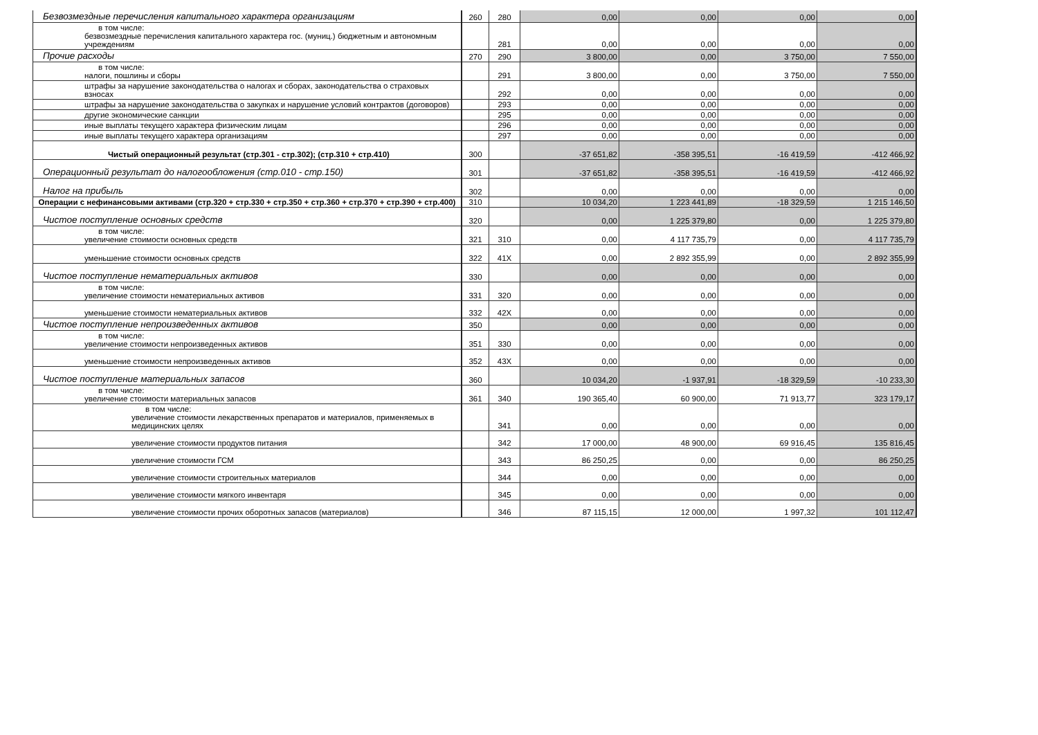| Безвозмездные перечисления капитального характера организациям | 260 | 280 | 0,00 | 0,00 | 0,00 | 0,00 |
| в том числе: безвозмездные перечисления капитального характера гос. (муниц.) бюджетным и автономным учреждениям | | 281 | 0,00 | 0,00 | 0,00 | 0,00 |
| Прочие расходы | 270 | 290 | 3 800,00 | 0,00 | 3 750,00 | 7 550,00 |
| в том числе: налоги, пошлины и сборы | | 291 | 3 800,00 | 0,00 | 3 750,00 | 7 550,00 |
| штрафы за нарушение законодательства о налогах и сборах, законодательства о страховых взносах | | 292 | 0,00 | 0,00 | 0,00 | 0,00 |
| штрафы за нарушение законодательства о закупках и нарушение условий контрактов (договоров) | | 293 | 0,00 | 0,00 | 0,00 | 0,00 |
| другие экономические санкции | | 295 | 0,00 | 0,00 | 0,00 | 0,00 |
| иные выплаты текущего характера физическим лицам | | 296 | 0,00 | 0,00 | 0,00 | 0,00 |
| иные выплаты текущего характера организациям | | 297 | 0,00 | 0,00 | 0,00 | 0,00 |
| Чистый операционный результат (стр.301 - стр.302); (стр.310 + стр.410) | 300 | | -37 651,82 | -358 395,51 | -16 419,59 | -412 466,92 |
| Операционный результат до налогообложения (стр.010 - стр.150) | 301 | | -37 651,82 | -358 395,51 | -16 419,59 | -412 466,92 |
| Налог на прибыль | 302 | | 0,00 | 0,00 | 0,00 | 0,00 |
| Операции с нефинансовыми активами (стр.320 + стр.330 + стр.350 + стр.360 + стр.370 + стр.390 + стр.400) | 310 | | 10 034,20 | 1 223 441,89 | -18 329,59 | 1 215 146,50 |
| Чистое поступление основных средств | 320 | | 0,00 | 1 225 379,80 | 0,00 | 1 225 379,80 |
| в том числе: увеличение стоимости основных средств | 321 | 310 | 0,00 | 4 117 735,79 | 0,00 | 4 117 735,79 |
| уменьшение стоимости основных средств | 322 | 41X | 0,00 | 2 892 355,99 | 0,00 | 2 892 355,99 |
| Чистое поступление нематериальных активов | 330 | | 0,00 | 0,00 | 0,00 | 0,00 |
| в том числе: увеличение стоимости нематериальных активов | 331 | 320 | 0,00 | 0,00 | 0,00 | 0,00 |
| уменьшение стоимости нематериальных активов | 332 | 42X | 0,00 | 0,00 | 0,00 | 0,00 |
| Чистое поступление непроизведенных активов | 350 | | 0,00 | 0,00 | 0,00 | 0,00 |
| в том числе: увеличение стоимости непроизведенных активов | 351 | 330 | 0,00 | 0,00 | 0,00 | 0,00 |
| уменьшение стоимости непроизведенных активов | 352 | 43X | 0,00 | 0,00 | 0,00 | 0,00 |
| Чистое поступление материальных запасов | 360 | | 10 034,20 | -1 937,91 | -18 329,59 | -10 233,30 |
| в том числе: увеличение стоимости материальных запасов | 361 | 340 | 190 365,40 | 60 900,00 | 71 913,77 | 323 179,17 |
| в том числе: увеличение стоимости лекарственных препаратов и материалов, применяемых в медицинских целях | | 341 | 0,00 | 0,00 | 0,00 | 0,00 |
| увеличение стоимости продуктов питания | | 342 | 17 000,00 | 48 900,00 | 69 916,45 | 135 816,45 |
| увеличение стоимости ГСМ | | 343 | 86 250,25 | 0,00 | 0,00 | 86 250,25 |
| увеличение стоимости строительных материалов | | 344 | 0,00 | 0,00 | 0,00 | 0,00 |
| увеличение стоимости мягкого инвентаря | | 345 | 0,00 | 0,00 | 0,00 | 0,00 |
| увеличение стоимости прочих оборотных запасов (материалов) | | 346 | 87 115,15 | 12 000,00 | 1 997,32 | 101 112,47 |